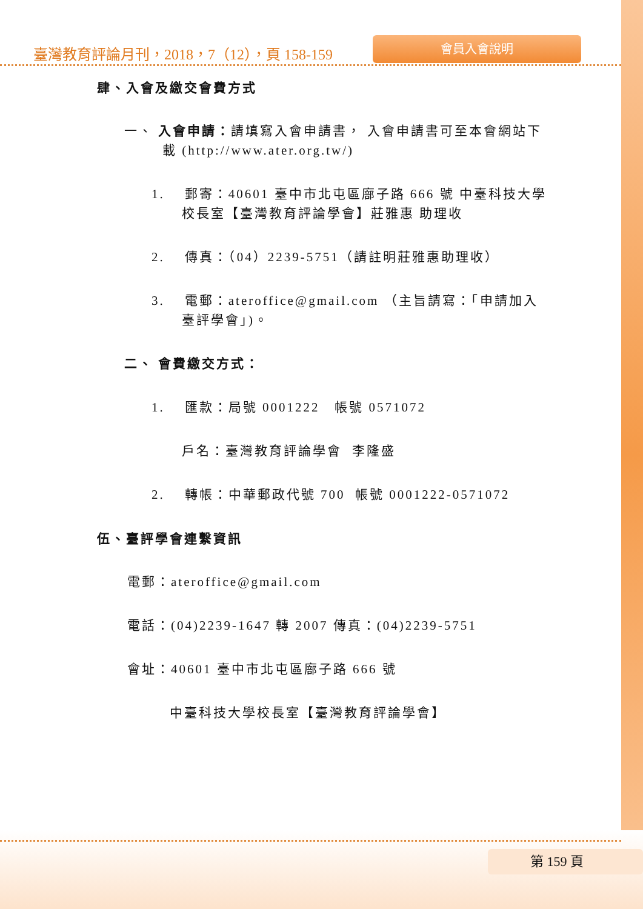臺灣教育評論月刊，2018，7（12），頁 158-159
會員入會說明
肆、入會及繳交會費方式
一、 入會申請：請填寫入會申請書， 入會申請書可至本會網站下載 (http://www.ater.org.tw/)
1. 郵寄：40601 臺中市北屯區廍子路 666 號 中臺科技大學校長室【臺灣教育評論學會】莊雅惠 助理收
2. 傳真：（04）2239-5751（請註明莊雅惠助理收）
3. 電郵：ateroffice@gmail.com （主旨請寫：「申請加入臺評學會」)。
二、 會費繳交方式：
1. 匯款：局號 0001222 帳號 0571072
戶名：臺灣教育評論學會 李隆盛
2. 轉帳：中華郵政代號 700 帳號 0001222-0571072
伍、臺評學會連繫資訊
電郵：ateroffice@gmail.com
電話：(04)2239-1647 轉 2007 傳真：(04)2239-5751
會址：40601 臺中市北屯區廍子路 666 號
中臺科技大學校長室【臺灣教育評論學會】
第 159 頁